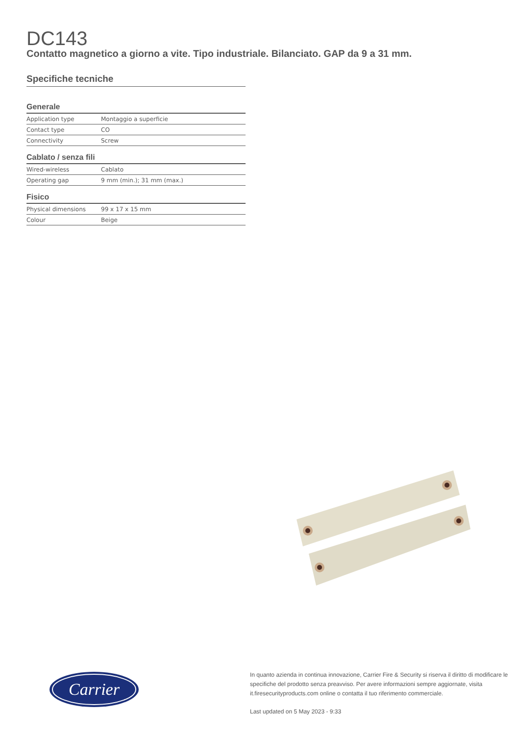DC143
Contatto magnetico a giorno a vite. Tipo industriale. Bilanciato. GAP da 9 a 31 mm.
Specifiche tecniche
Generale
| Application type | Montaggio a superficie |
| Contact type | CO |
| Connectivity | Screw |
Cablato / senza fili
| Wired-wireless | Cablato |
| Operating gap | 9 mm (min.); 31 mm (max.) |
Fisico
| Physical dimensions | 99 x 17 x 15 mm |
| Colour | Beige |
Carrier
In quanto azienda in continua innovazione, Carrier Fire & Security si riserva il diritto di modificare le specifiche del prodotto senza preavviso. Per avere informazioni sempre aggiornate, visita it.firesecurityproducts.com online o contatta il tuo riferimento commerciale.
Last updated on 5 May 2023 - 9:33